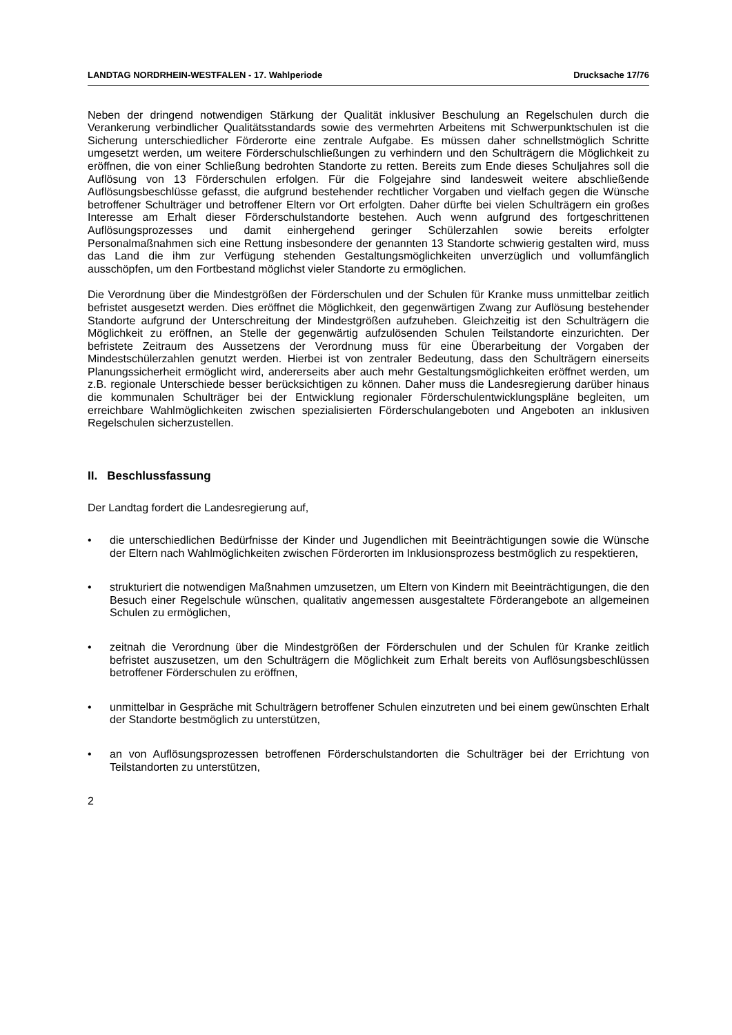LANDTAG NORDRHEIN-WESTFALEN - 17. Wahlperiode Drucksache 17/76
Neben der dringend notwendigen Stärkung der Qualität inklusiver Beschulung an Regelschulen durch die Verankerung verbindlicher Qualitätsstandards sowie des vermehrten Arbeitens mit Schwerpunktschulen ist die Sicherung unterschiedlicher Förderorte eine zentrale Aufgabe. Es müssen daher schnellstmöglich Schritte umgesetzt werden, um weitere Förderschulschließungen zu verhindern und den Schulträgern die Möglichkeit zu eröffnen, die von einer Schließung bedrohten Standorte zu retten. Bereits zum Ende dieses Schuljahres soll die Auflösung von 13 Förderschulen erfolgen. Für die Folgejahre sind landesweit weitere abschließende Auflösungsbeschlüsse gefasst, die aufgrund bestehender rechtlicher Vorgaben und vielfach gegen die Wünsche betroffener Schulträger und betroffener Eltern vor Ort erfolgten. Daher dürfte bei vielen Schulträgern ein großes Interesse am Erhalt dieser Förderschulstandorte bestehen. Auch wenn aufgrund des fortgeschrittenen Auflösungsprozesses und damit einhergehend geringer Schülerzahlen sowie bereits erfolgter Personalmaßnahmen sich eine Rettung insbesondere der genannten 13 Standorte schwierig gestalten wird, muss das Land die ihm zur Verfügung stehenden Gestaltungsmöglichkeiten unverzüglich und vollumfänglich ausschöpfen, um den Fortbestand möglichst vieler Standorte zu ermöglichen.
Die Verordnung über die Mindestgrößen der Förderschulen und der Schulen für Kranke muss unmittelbar zeitlich befristet ausgesetzt werden. Dies eröffnet die Möglichkeit, den gegenwärtigen Zwang zur Auflösung bestehender Standorte aufgrund der Unterschreitung der Mindestgrößen aufzuheben. Gleichzeitig ist den Schulträgern die Möglichkeit zu eröffnen, an Stelle der gegenwärtig aufzulösenden Schulen Teilstandorte einzurichten. Der befristete Zeitraum des Aussetzens der Verordnung muss für eine Überarbeitung der Vorgaben der Mindestschülerzahlen genutzt werden. Hierbei ist von zentraler Bedeutung, dass den Schulträgern einerseits Planungssicherheit ermöglicht wird, andererseits aber auch mehr Gestaltungsmöglichkeiten eröffnet werden, um z.B. regionale Unterschiede besser berücksichtigen zu können. Daher muss die Landesregierung darüber hinaus die kommunalen Schulträger bei der Entwicklung regionaler Förderschulentwicklungspläne begleiten, um erreichbare Wahlmöglichkeiten zwischen spezialisierten Förderschulangeboten und Angeboten an inklusiven Regelschulen sicherzustellen.
II. Beschlussfassung
Der Landtag fordert die Landesregierung auf,
• die unterschiedlichen Bedürfnisse der Kinder und Jugendlichen mit Beeinträchtigungen sowie die Wünsche der Eltern nach Wahlmöglichkeiten zwischen Förderorten im Inklusionsprozess bestmöglich zu respektieren,
• strukturiert die notwendigen Maßnahmen umzusetzen, um Eltern von Kindern mit Beeinträchtigungen, die den Besuch einer Regelschule wünschen, qualitativ angemessen ausgestaltete Förderangebote an allgemeinen Schulen zu ermöglichen,
• zeitnah die Verordnung über die Mindestgrößen der Förderschulen und der Schulen für Kranke zeitlich befristet auszusetzen, um den Schulträgern die Möglichkeit zum Erhalt bereits von Auflösungsbeschlüssen betroffener Förderschulen zu eröffnen,
• unmittelbar in Gespräche mit Schulträgern betroffener Schulen einzutreten und bei einem gewünschten Erhalt der Standorte bestmöglich zu unterstützen,
• an von Auflösungsprozessen betroffenen Förderschulstandorten die Schulträger bei der Errichtung von Teilstandorten zu unterstützen,
2